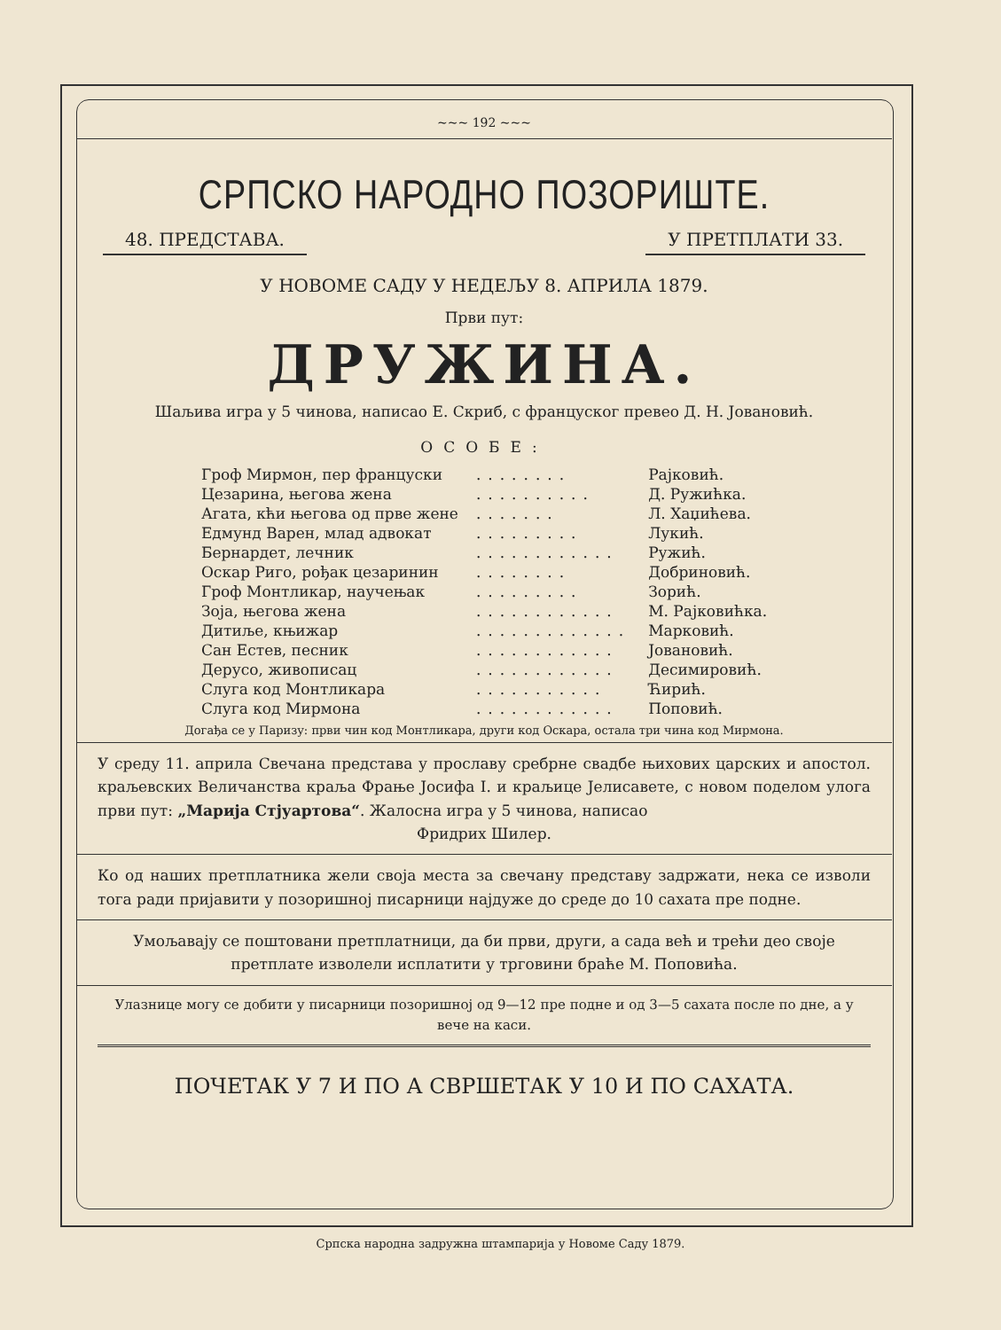~~~ 192 ~~~
СРПСКО НАРОДНО ПОЗОРИШТЕ.
48. ПРЕДСТАВА. У ПРЕТПЛАТИ 33.
У НОВОМЕ САДУ У НЕДЕЉУ 8. АПРИЛА 1879.
Први пут:
ДРУЖИНА.
Шаљива игра у 5 чинова, написао Е. Скриб, с француског превео Д. Н. Јовановић.
ОСОБЕ:
| Гроф Мирмон, пер француски | ........ | Рајковић. |
| Цезарина, његова жена | .......... | Д. Ружићка. |
| Агата, кћи његова од прве жене | ....... | Л. Хаџићева. |
| Едмунд Варен, млад адвокат | ......... | Лукић. |
| Бернардет, лечник | ............ | Ружић. |
| Оскар Риго, рођак цезаринин | ........ | Добриновић. |
| Гроф Монтликар, научењак | ......... | Зорић. |
| Зоја, његова жена | ............ | М. Рајковићка. |
| Дитиље, књижар | ............. | Марковић. |
| Сан Естев, песник | ............ | Јовановић. |
| Дерусо, живописац | ............ | Десимировић. |
| Слуга код Монтликара | ........... | Ћирић. |
| Слуга код Мирмона | ............ | Поповић. |
Догађа се у Паризу: први чин код Монтликара, други код Оскара, остала три чина код Мирмона.
У среду 11. априла Свечана представа у прославу сребрне свадбе њихових царских и апостол. краљевских Величанства краља Фрање Јосифа I. и краљице Јелисавете, с новом поделом улога први пут: „Марија Стјуартова“. Жалосна игра у 5 чинова, написао
Фридрих Шилер.
Ко од наших претплатника жели своја места за свечану представу задржати, нека се изволи тога ради пријавити у позоришној писарници најдуже до среде до 10 сахата пре подне.
Умољавају се поштовани претплатници, да би први, други, а сада већ и трећи део своје претплате изволели исплатити у трговини браће М. Поповића.
Улазнице могу се добити у писарници позоришној од 9—12 пре подне и од 3—5 сахата после по дне, а у вече на каси.
ПОЧЕТАК У 7 И ПО А СВРШЕТАК У 10 И ПО САХАТА.
Српска народна задружна штампарија у Новоме Саду 1879.